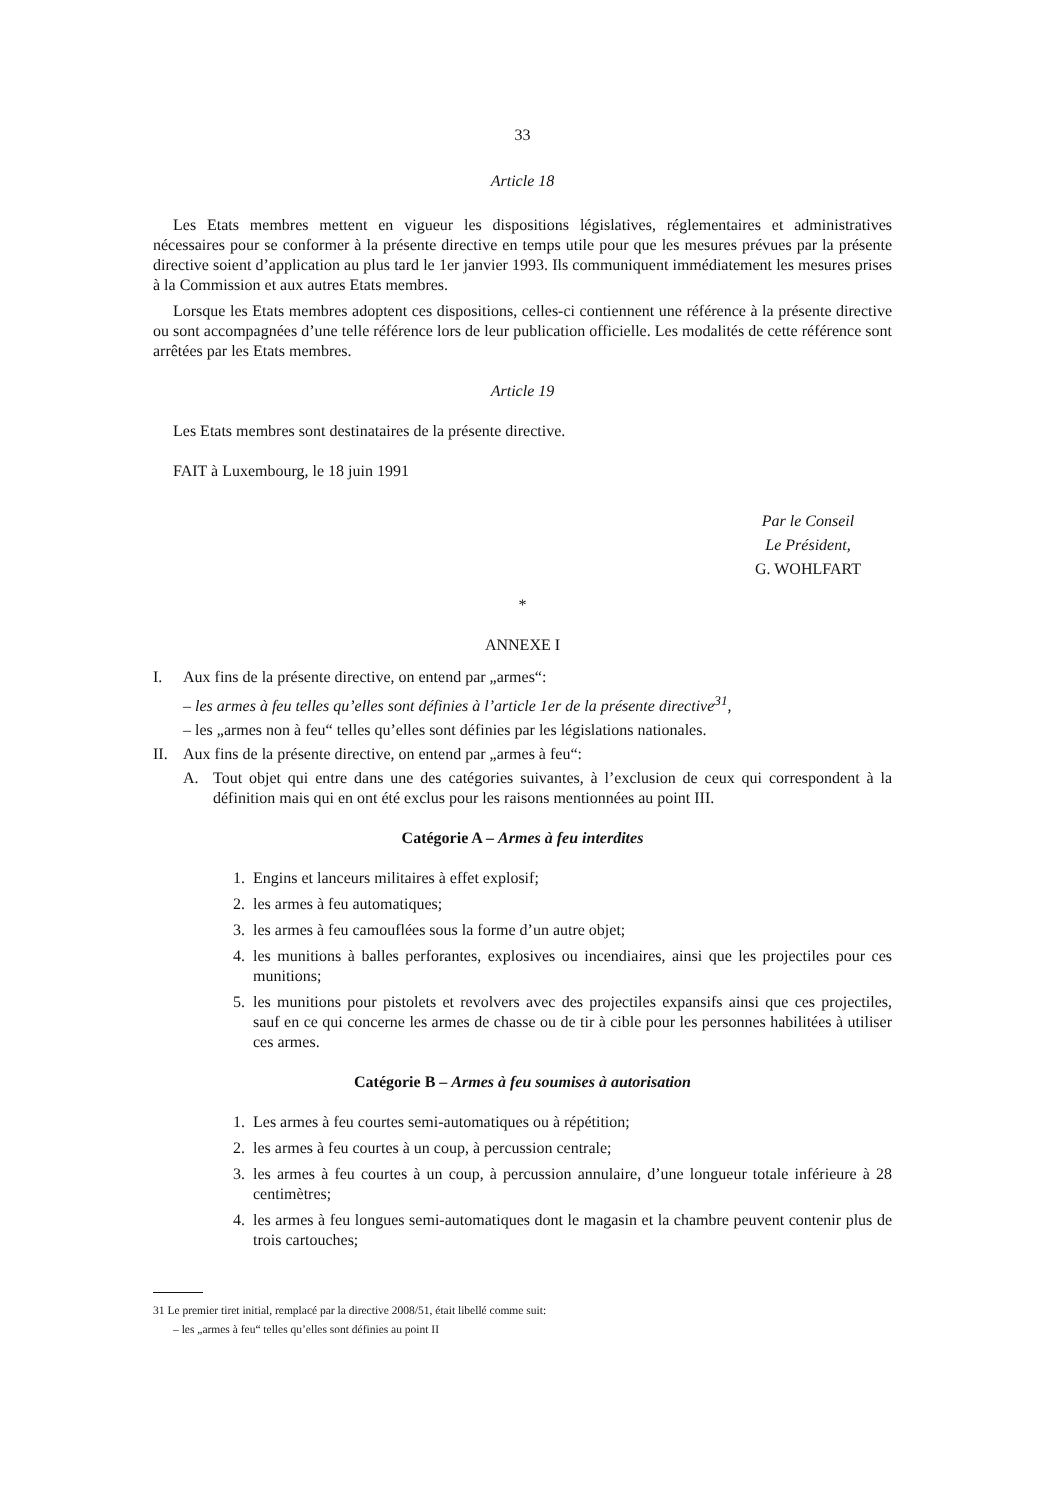33
Article 18
Les Etats membres mettent en vigueur les dispositions législatives, réglementaires et administratives nécessaires pour se conformer à la présente directive en temps utile pour que les mesures prévues par la présente directive soient d’application au plus tard le 1er janvier 1993. Ils communiquent immédiatement les mesures prises à la Commission et aux autres Etats membres.
Lorsque les Etats membres adoptent ces dispositions, celles-ci contiennent une référence à la présente directive ou sont accompagnées d’une telle référence lors de leur publication officielle. Les modalités de cette référence sont arrêtées par les Etats membres.
Article 19
Les Etats membres sont destinataires de la présente directive.
FAIT à Luxembourg, le 18 juin 1991
Par le Conseil
Le Président,
G. WOHLFART
*
ANNEXE I
I. Aux fins de la présente directive, on entend par „armes“:
– les armes à feu telles qu’elles sont définies à l’article 1er de la présente directive<sup>31</sup>,
– les „armes non à feu“ telles qu’elles sont définies par les législations nationales.
II. Aux fins de la présente directive, on entend par „armes à feu“:
A. Tout objet qui entre dans une des catégories suivantes, à l’exclusion de ceux qui correspondent à la définition mais qui en ont été exclus pour les raisons mentionnées au point III.
Catégorie A – Armes à feu interdites
1. Engins et lanceurs militaires à effet explosif;
2. les armes à feu automatiques;
3. les armes à feu camouflées sous la forme d’un autre objet;
4. les munitions à balles perforantes, explosives ou incendiaires, ainsi que les projectiles pour ces munitions;
5. les munitions pour pistolets et revolvers avec des projectiles expansifs ainsi que ces projectiles, sauf en ce qui concerne les armes de chasse ou de tir à cible pour les personnes habilitées à utiliser ces armes.
Catégorie B – Armes à feu soumises à autorisation
1. Les armes à feu courtes semi-automatiques ou à répétition;
2. les armes à feu courtes à un coup, à percussion centrale;
3. les armes à feu courtes à un coup, à percussion annulaire, d’une longueur totale inférieure à 28 centimètres;
4. les armes à feu longues semi-automatiques dont le magasin et la chambre peuvent contenir plus de trois cartouches;
31 Le premier tiret initial, remplacé par la directive 2008/51, était libellé comme suit:
– les „armes à feu“ telles qu’elles sont définies au point II